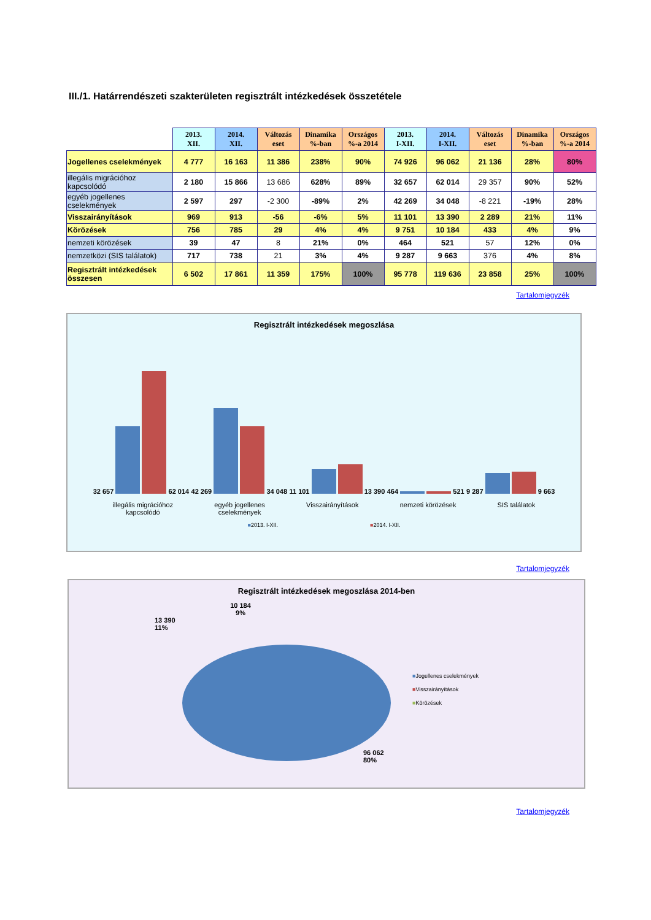III./1. Határrendészeti szakterületen regisztrált intézkedések összetétele
| | 2013. XII. | 2014. XII. | Változás eset | Dinamika %-ban | Országos %-a 2014 | 2013. I-XII. | 2014. I-XII. | Változás eset | Dinamika %-ban | Országos %-a 2014 |
| Jogellenes cselekmények | 4 777 | 16 163 | 11 386 | 238% | 90% | 74 926 | 96 062 | 21 136 | 28% | 80% |
| illegális migrációhoz kapcsolódó | 2 180 | 15 866 | 13 686 | 628% | 89% | 32 657 | 62 014 | 29 357 | 90% | 52% |
| egyéb jogellenes cselekmények | 2 597 | 297 | -2 300 | -89% | 2% | 42 269 | 34 048 | -8 221 | -19% | 28% |
| Visszairányítások | 969 | 913 | -56 | -6% | 5% | 11 101 | 13 390 | 2 289 | 21% | 11% |
| Körözések | 756 | 785 | 29 | 4% | 4% | 9 751 | 10 184 | 433 | 4% | 9% |
| nemzeti körözések | 39 | 47 | 8 | 21% | 0% | 464 | 521 | 57 | 12% | 0% |
| nemzetközi (SIS találatok) | 717 | 738 | 21 | 3% | 4% | 9 287 | 9 663 | 376 | 4% | 8% |
| Regisztrált intézkedések összesen | 6 502 | 17 861 | 11 359 | 175% | 100% | 95 778 | 119 636 | 23 858 | 25% | 100% |
Tartalomjegyzék
Regisztrált intézkedések megoszlása
32 657 62 014
42 269 34 048
11 101 13 390
464 521
9 287 9 663
illegális migrációhoz
kapcsolódó
egyéb jogellenes
cselekmények
Visszairányítások nemzeti körözések SIS találatok
■2013. I-XII. ■2014. I-XII.
Tartalomjegyzék
Regisztrált intézkedések megoszlása 2014-ben
10 184
9%
13 390
11%
96 062
80%
■Jogellenes cselekmények
■Visszairányítások
■Körözések
Tartalomjegyzék